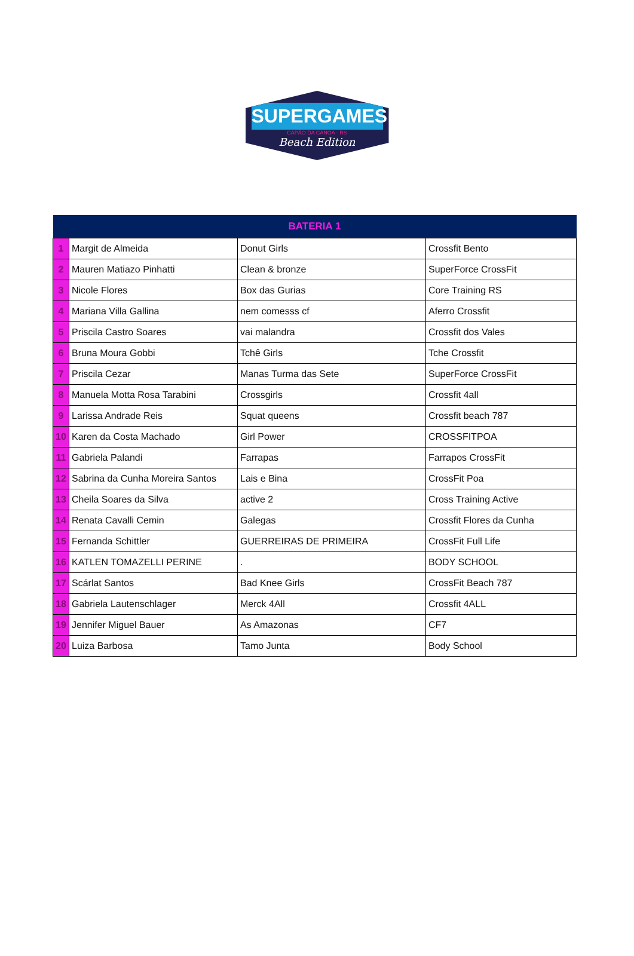SUPERGAMES
CAPÃO DA CANOA - RS
Beach Edition
| BATERIA 1 | | | |
| --- | --- | --- | --- |
| 1 | Margit de Almeida | Donut Girls | Crossfit Bento |
| 2 | Mauren Matiazo Pinhatti | Clean & bronze | SuperForce CrossFit |
| 3 | Nicole Flores | Box das Gurias | Core Training RS |
| 4 | Mariana Villa Gallina | nem comesss cf | Aferro Crossfit |
| 5 | Priscila Castro Soares | vai malandra | Crossfit dos Vales |
| 6 | Bruna Moura Gobbi | Tchê Girls | Tche Crossfit |
| 7 | Priscila Cezar | Manas Turma das Sete | SuperForce CrossFit |
| 8 | Manuela Motta Rosa Tarabini | Crossgirls | Crossfit 4all |
| 9 | Larissa Andrade Reis | Squat queens | Crossfit beach 787 |
| 10 | Karen da Costa Machado | Girl Power | CROSSFITPOA |
| 11 | Gabriela Palandi | Farrapas | Farrapos CrossFit |
| 12 | Sabrina da Cunha Moreira Santos | Lais e Bina | CrossFit Poa |
| 13 | Cheila Soares da Silva | active 2 | Cross Training Active |
| 14 | Renata Cavalli Cemin | Galegas | Crossfit Flores da Cunha |
| 15 | Fernanda Schittler | GUERREIRAS DE PRIMEIRA | CrossFit Full Life |
| 16 | KATLEN TOMAZELLI PERINE | . | BODY SCHOOL |
| 17 | Scárlat Santos | Bad Knee Girls | CrossFit Beach 787 |
| 18 | Gabriela Lautenschlager | Merck 4All | Crossfit 4ALL |
| 19 | Jennifer Miguel Bauer | As Amazonas | CF7 |
| 20 | Luiza Barbosa | Tamo Junta | Body School |